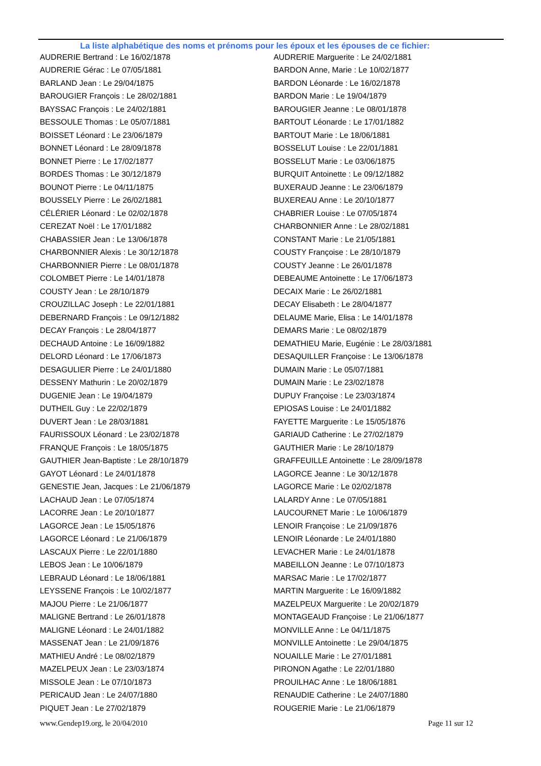La liste alphabétique des noms et prénoms pour les époux et les épouses de ce fichier:
| AUDRERIE Bertrand : Le 16/02/1878 | AUDRERIE Marguerite : Le 24/02/1881 |
| AUDRERIE Gérac : Le 07/05/1881 | BARDON Anne, Marie : Le 10/02/1877 |
| BARLAND Jean : Le 29/04/1875 | BARDON Léonarde : Le 16/02/1878 |
| BAROUGIER François : Le 28/02/1881 | BARDON Marie : Le 19/04/1879 |
| BAYSSAC François : Le 24/02/1881 | BAROUGIER Jeanne : Le 08/01/1878 |
| BESSOULE Thomas : Le 05/07/1881 | BARTOUT Léonarde : Le 17/01/1882 |
| BOISSET Léonard : Le 23/06/1879 | BARTOUT Marie : Le 18/06/1881 |
| BONNET Léonard : Le 28/09/1878 | BOSSELUT Louise : Le 22/01/1881 |
| BONNET Pierre : Le 17/02/1877 | BOSSELUT Marie : Le 03/06/1875 |
| BORDES Thomas : Le 30/12/1879 | BURQUIT Antoinette : Le 09/12/1882 |
| BOUNOT Pierre : Le 04/11/1875 | BUXERAUD Jeanne : Le 23/06/1879 |
| BOUSSELY Pierre : Le 26/02/1881 | BUXEREAU Anne : Le 20/10/1877 |
| CÉLÉRIER Léonard : Le 02/02/1878 | CHABRIER Louise : Le 07/05/1874 |
| CEREZAT Noël : Le 17/01/1882 | CHARBONNIER Anne : Le 28/02/1881 |
| CHABASSIER Jean : Le 13/06/1878 | CONSTANT Marie : Le 21/05/1881 |
| CHARBONNIER Alexis : Le 30/12/1878 | COUSTY Françoise : Le 28/10/1879 |
| CHARBONNIER Pierre : Le 08/01/1878 | COUSTY Jeanne : Le 26/01/1878 |
| COLOMBET Pierre : Le 14/01/1878 | DEBEAUME Antoinette : Le 17/06/1873 |
| COUSTY Jean : Le 28/10/1879 | DECAIX Marie : Le 26/02/1881 |
| CROUZILLAC Joseph : Le 22/01/1881 | DECAY Elisabeth : Le 28/04/1877 |
| DEBERNARD François : Le 09/12/1882 | DELAUME Marie, Elisa : Le 14/01/1878 |
| DECAY François : Le 28/04/1877 | DEMARS Marie : Le 08/02/1879 |
| DECHAUD Antoine : Le 16/09/1882 | DEMATHIEU Marie, Eugénie : Le 28/03/1881 |
| DELORD Léonard : Le 17/06/1873 | DESAQUILLER Françoise : Le 13/06/1878 |
| DESAGULIER Pierre : Le 24/01/1880 | DUMAIN Marie : Le 05/07/1881 |
| DESSENY Mathurin : Le 20/02/1879 | DUMAIN Marie : Le 23/02/1878 |
| DUGENIE Jean : Le 19/04/1879 | DUPUY Françoise : Le 23/03/1874 |
| DUTHEIL Guy : Le 22/02/1879 | EPIOSAS Louise : Le 24/01/1882 |
| DUVERT Jean : Le 28/03/1881 | FAYETTE Marguerite : Le 15/05/1876 |
| FAURISSOUX Léonard : Le 23/02/1878 | GARIAUD Catherine : Le 27/02/1879 |
| FRANQUE François : Le 18/05/1875 | GAUTHIER Marie : Le 28/10/1879 |
| GAUTHIER Jean-Baptiste : Le 28/10/1879 | GRAFFEUILLE Antoinette : Le 28/09/1878 |
| GAYOT Léonard : Le 24/01/1878 | LAGORCE Jeanne : Le 30/12/1878 |
| GENESTIE Jean, Jacques : Le 21/06/1879 | LAGORCE Marie : Le 02/02/1878 |
| LACHAUD Jean : Le 07/05/1874 | LALARDY Anne : Le 07/05/1881 |
| LACORRE Jean : Le 20/10/1877 | LAUCOURNET Marie : Le 10/06/1879 |
| LAGORCE Jean : Le 15/05/1876 | LENOIR Françoise : Le 21/09/1876 |
| LAGORCE Léonard : Le 21/06/1879 | LENOIR Léonarde : Le 24/01/1880 |
| LASCAUX Pierre : Le 22/01/1880 | LEVACHER Marie : Le 24/01/1878 |
| LEBOS Jean : Le 10/06/1879 | MABEILLON Jeanne : Le 07/10/1873 |
| LEBRAUD Léonard : Le 18/06/1881 | MARSAC Marie : Le 17/02/1877 |
| LEYSSENE François : Le 10/02/1877 | MARTIN Marguerite : Le 16/09/1882 |
| MAJOU Pierre : Le 21/06/1877 | MAZELPEUX Marguerite : Le 20/02/1879 |
| MALIGNE Bertrand : Le 26/01/1878 | MONTAGEAUD Françoise : Le 21/06/1877 |
| MALIGNE Léonard : Le 24/01/1882 | MONVILLE Anne : Le 04/11/1875 |
| MASSENAT Jean : Le 21/09/1876 | MONVILLE Antoinette : Le 29/04/1875 |
| MATHIEU André : Le 08/02/1879 | NOUAILLE Marie : Le 27/01/1881 |
| MAZELPEUX Jean : Le 23/03/1874 | PIRONON Agathe : Le 22/01/1880 |
| MISSOLE Jean : Le 07/10/1873 | PROUILHAC Anne : Le 18/06/1881 |
| PERICAUD Jean : Le 24/07/1880 | RENAUDIE Catherine : Le 24/07/1880 |
| PIQUET Jean : Le 27/02/1879 | ROUGERIE Marie : Le 21/06/1879 |
www.Gendep19.org, le 20/04/2010 Page 11 sur 12